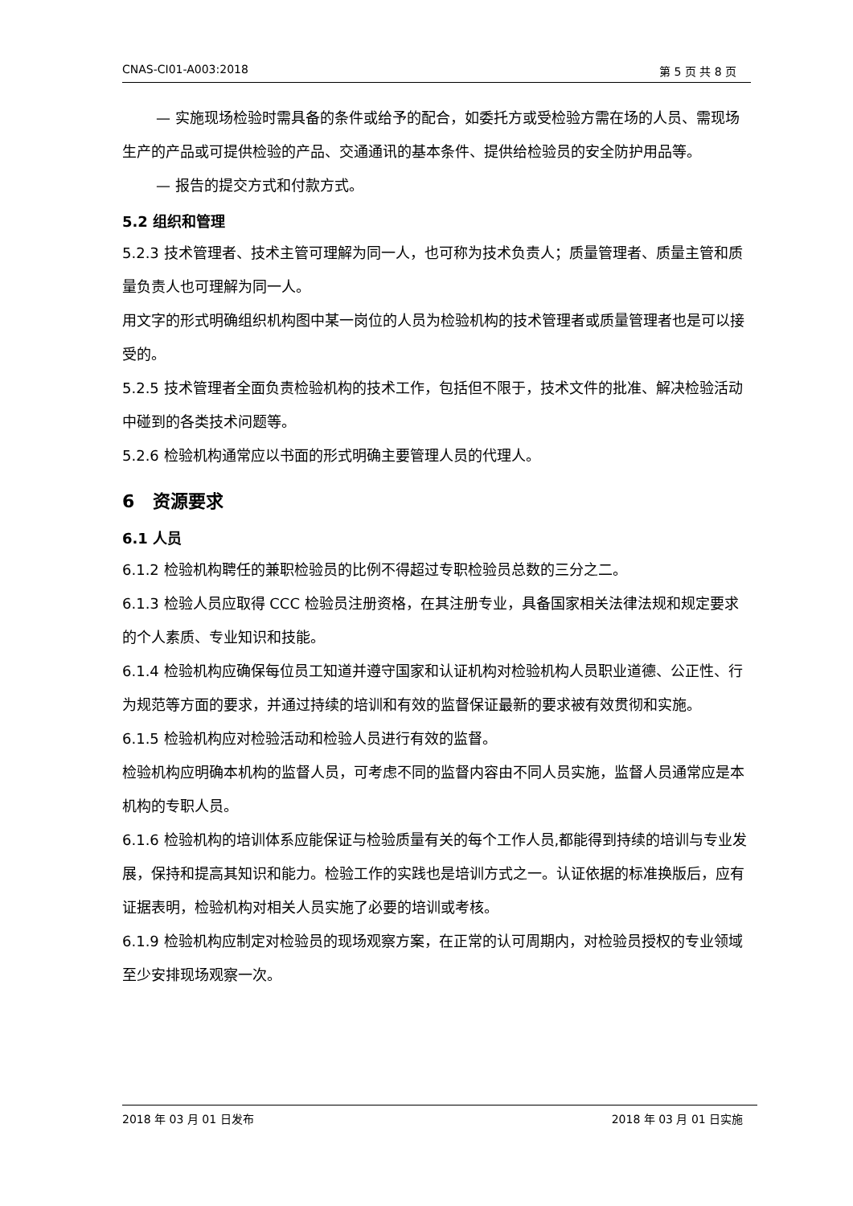CNAS-CI01-A003:2018 第 5 页 共 8 页
— 实施现场检验时需具备的条件或给予的配合，如委托方或受检验方需在场的人员、需现场生产的产品或可提供检验的产品、交通通讯的基本条件、提供给检验员的安全防护用品等。
— 报告的提交方式和付款方式。
5.2 组织和管理
5.2.3 技术管理者、技术主管可理解为同一人，也可称为技术负责人；质量管理者、质量主管和质量负责人也可理解为同一人。
用文字的形式明确组织机构图中某一岗位的人员为检验机构的技术管理者或质量管理者也是可以接受的。
5.2.5 技术管理者全面负责检验机构的技术工作，包括但不限于，技术文件的批准、解决检验活动中碰到的各类技术问题等。
5.2.6 检验机构通常应以书面的形式明确主要管理人员的代理人。
6 资源要求
6.1 人员
6.1.2 检验机构聘任的兼职检验员的比例不得超过专职检验员总数的三分之二。
6.1.3 检验人员应取得 CCC 检验员注册资格，在其注册专业，具备国家相关法律法规和规定要求的个人素质、专业知识和技能。
6.1.4 检验机构应确保每位员工知道并遵守国家和认证机构对检验机构人员职业道德、公正性、行为规范等方面的要求，并通过持续的培训和有效的监督保证最新的要求被有效贯彻和实施。
6.1.5 检验机构应对检验活动和检验人员进行有效的监督。
检验机构应明确本机构的监督人员，可考虑不同的监督内容由不同人员实施，监督人员通常应是本机构的专职人员。
6.1.6 检验机构的培训体系应能保证与检验质量有关的每个工作人员,都能得到持续的培训与专业发展，保持和提高其知识和能力。检验工作的实践也是培训方式之一。认证依据的标准换版后，应有证据表明，检验机构对相关人员实施了必要的培训或考核。
6.1.9 检验机构应制定对检验员的现场观察方案，在正常的认可周期内，对检验员授权的专业领域至少安排现场观察一次。
2018 年 03 月 01 日发布 2018 年 03 月 01 日实施